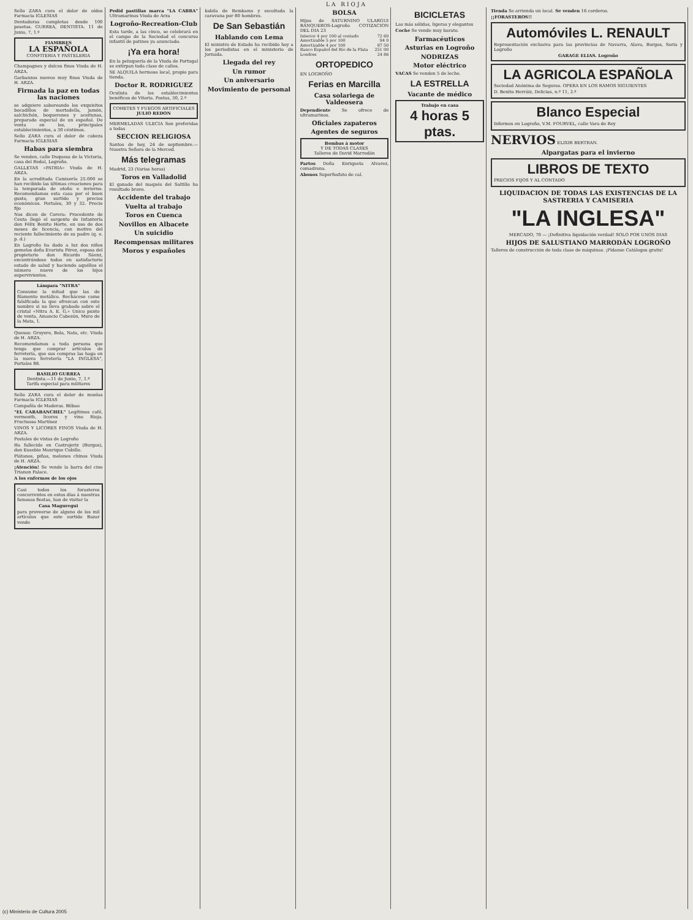LA RIOJA
Sello ZARA cura el dolor de oídos Farmacia IGLESIAS
Dentaduras completas desde 100 pesetas. GURREA, DENTISTA. 11 de Junio, 7, 1.º
FIAMBRES
LA ESPAÑOLA
CONFITERIA Y PASTELERIA
Champagnes y dulces finos Viuda de H. ARZA.
Garbanzos nuevos muy finos Viuda de H. ARZA.
Firmada la paz en todas las naciones
se adquiere saboreando los exquisitos bocadillos de mortadella, jamón, salchichón, boquerones y aceitunas, preparado especial de un español. De venta en los, principales establecimientos, a 30 céntimos.
Sello ZARA cura el dolor de cabeza Farmacia IGLESIAS
Habas para siembra
Se venden, calle Duquesa de la Victoria, casa del Redal, Logroño.
GALLETAS «PATRIA» Viuda de H. ARZA.
En la acreditada Camisería 25.000 se han recibido las últimas creaciones para la temporada de otoño e invierno. Recomendamos esta casa por el buen gusto, gran surtido y precios económicos. Portales, 30 y 32. Precio fijo
Nos dicen de Corera: Procedente de Ceuta llegó el sargento de Infantería don Félix Benito Horte, en uso de dos meses de licencia, con motivo del reciente fallecimiento de su padre (q. e. p. d.)
En Logroño ha dado a luz dos niños gemelos doña Evarista Pérez, esposa del propietario don Ricardo Sáenz, encontrándose todos en satisfactorio estado de salud y haciendo aquéllos el número nueve de los hijos supervivientes.
Lámpara "NITRA"
Consume la mitad que las de filamento metálico. Rechácese como falsificada la que ofrezcan con este nombre si no lleva grabado sobre el cristal «Nitra A. E. G.» Unico punto de venta, Amancio Cabezón, Muro de la Mata, 1.
Quesos: Gruyere, Bola, Nata, etc. Viuda de H. ARZA.
Recomendamos a toda persona que tenga que comprar artículos de ferretería, que sus compras las haga en la nueva ferretería "LA INGLESA", Portales 88.
BASILIO GURREA
Dentista.—11 de Junio, 7, 1.º
Tarifa especial para militares
Sello ZARA cura el dolor de muelas Farmacia IGLESIAS
Compañía de Maderas. Bilbao
"EL CARABANCHEL" Legítimos café, vermouth, licores y vino Rioja. Fructuoso Martínez
VINOS Y LICORES FINOS Viuda de H. ARZA.
Postales de vistas de Logroño
Ha fallecido en Castrojeriz (Burgos), don Eusebio Manrique Cubillo.
Plátanos, piñas, melones chinos Viuda de H. ARZA.
¡Atención! Se vende la barra del cine Trianon Palace.
A los enfermos de los ojos
Casi todos los forasteros concurrentes en estos días á nuestras famosas fiestas, han de visitar la
Casa Maguregui
para proveerse de alguno de los mil artículos que este surtido Bazar vende
Pedid pastillas marca "LA CABRA" Ultramarinos Viuda de Arza
Logroño-Recreation-Club
Esta tarde, a las cinco, se celebrará en el campo de la Sociedad el concurso infantil de patines ya anunciado.
¡Ya era hora!
En la peluquería de la Viuda de Portugal se extirpan toda clase de callos.
SE ALQUILA hermoso local, propio para tienda.
Doctor R. RODRIGUEZ
Oculista de los establecimientos benéficos de Vitoria. Postas, 30, 2.º
COHETES Y FUEGOS ARTIFICIALES
JULIO REDON
MERMELADAS ULECIA Son preferidas a todas
SECCION RELIGIOSA
Santos de hoy, 24 de septiembre.—Nuestra Señora de la Merced.
Más telegramas
Madrid, 23 (Varias horas)
Toros en Valladolid
El ganado del maqués del Saltillo ha resultado bravo.
Accidente del trabajo
Vuelta al trabajo
Toros en Cuenca
Novillos en Albacete
Un suicidio
Recompensas militares
Moros y españoles
kabila de Remkams y escoltada la caravana por 80 hombres.
De San Sebastián
Hablando con Lema
El ministro de Estado ha recibido hoy a los periodistas en el ministerio de Jornada.
Llegada del rey
Un rumor
Un aniversario
Movimiento de personal
BOLSA
Hijos de SATURNINO ULARGUI BANQUEROS-Logroño COTIZACION DEL DIA 23
| Interior 4 por 100 al contado | 72 60 |
| Amortizable 5 por 100 | 94 0 |
| Amortizable 4 por 100 | 87 50 |
| Banco Español del Río de la Plata | 251 00 |
| Londres | 24 86 |
ORTOPEDICO
EN LOGROÑO
Ferias en Marcilla
Casa solariega de Valdeosera
Dependiente Se ofrece de ultramarinos.
Oficiales zapateros
Agentes de seguros
Bombas á motor
Y DE TODAS CLASES
Talleres de David Marrodán
Partos Doña Enriqueta Alvarez, comadrona.
Abonos Superfosfato de cal.
BICICLETAS
Las más sólidas, ligeras y elegantes
Coche Se vende muy barato.
Farmacéuticos
Asturias en Logroño
NODRIZAS
Motor eléctrico
VACAS Se venden 5 de leche.
LA ESTRELLA
Vacante de médico
Trabajo en casa
4 horas 5 ptas.
Tienda Se arrienda un local. Se venden 16 corderos.
¡¡FORASTEROS!!
Automóviles L. RENAULT
Representación exclusiva para las provincias de Navarra, Alava, Burgos, Soria y Logroño
GARAGE ELIAS. Logroño
LA AGRICOLA ESPAÑOLA
Sociedad Anónima de Seguros. OPERA EN LOS RAMOS SIGUIENTES
D. Benito Herráiz, Delicias, n.º 11, 2.º
Blanco Especial
Informes en Logroño, V.M. FOURVEL, calle Vara de Rey
NERVIOS ELIXIR BERTRAN.
Alpargatas para el invierno
LIBROS DE TEXTO
PRECIOS FIJOS Y AL CONTADO
LIQUIDACION DE TODAS LAS EXISTENCIAS DE LA SASTRERIA Y CAMISERIA
"LA INGLESA"
MERCADO, 70 — ¡Definitiva liquidación verdad! SOLO POR UNOS DIAS
HIJOS DE SALUSTIANO MARRODÁN LOGROÑO
Talleres de construcción de toda clase de máquinas. ¡Pídanse Catálogos gratis!
(c) Ministerio de Cultura 2005